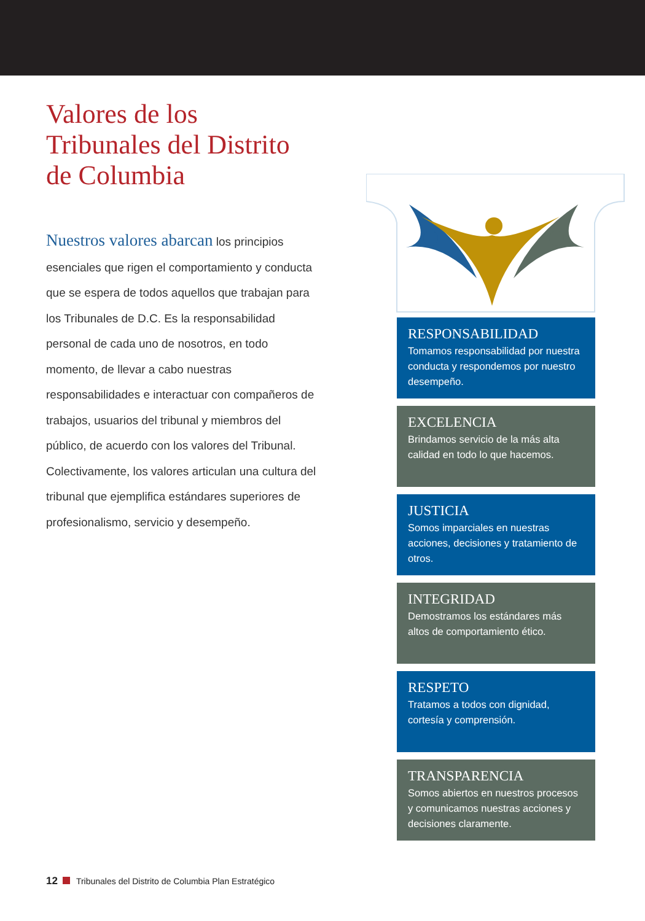Valores de los Tribunales del Distrito de Columbia
Nuestros valores abarcan los principios esenciales que rigen el comportamiento y conducta que se espera de todos aquellos que trabajan para los Tribunales de D.C. Es la responsabilidad personal de cada uno de nosotros, en todo momento, de llevar a cabo nuestras responsabilidades e interactuar con compañeros de trabajos, usuarios del tribunal y miembros del público, de acuerdo con los valores del Tribunal. Colectivamente, los valores articulan una cultura del tribunal que ejemplifica estándares superiores de profesionalismo, servicio y desempeño.
RESPONSABILIDAD
Tomamos responsabilidad por nuestra conducta y respondemos por nuestro desempeño.
EXCELENCIA
Brindamos servicio de la más alta calidad en todo lo que hacemos.
JUSTICIA
Somos imparciales en nuestras acciones, decisiones y tratamiento de otros.
INTEGRIDAD
Demostramos los estándares más altos de comportamiento ético.
RESPETO
Tratamos a todos con dignidad, cortesía y comprensión.
TRANSPARENCIA
Somos abiertos en nuestros procesos y comunicamos nuestras acciones y decisiones claramente.
12 Tribunales del Distrito de Columbia Plan Estratégico